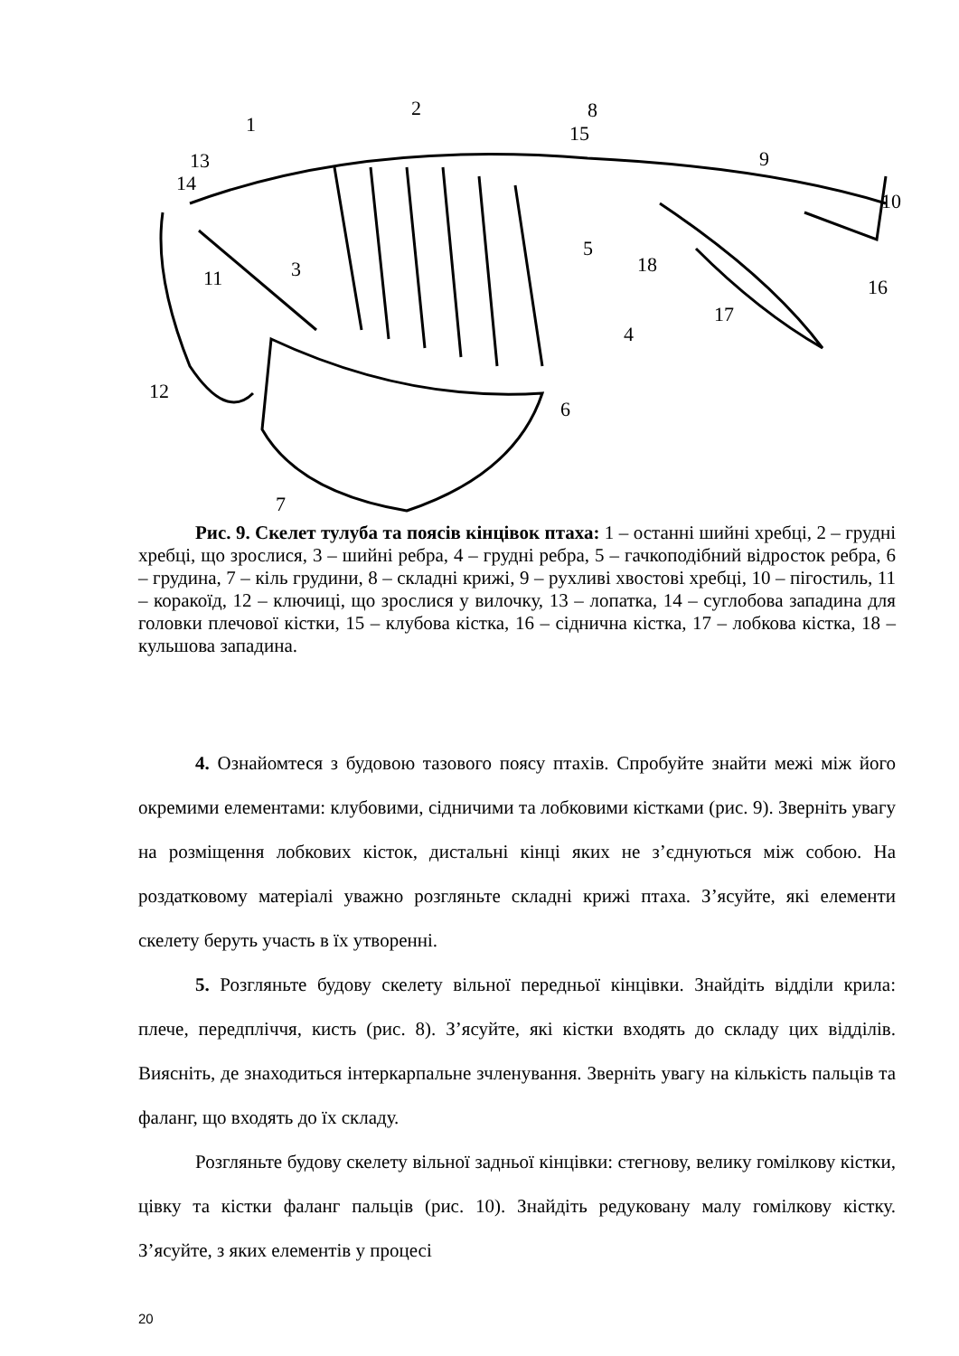1
2
3
4
5
6
7
8
9
10
11
12
13
14
15
16
17
18
Рис. 9. Скелет тулуба та поясів кінцівок птаха: 1 – останні шийні хребці, 2 – грудні хребці, що зрослися, 3 – шийні ребра, 4 – грудні ребра, 5 – гачкоподібний відросток ребра, 6 – грудина, 7 – кіль грудини, 8 – складні крижі, 9 – рухливі хвостові хребці, 10 – пігостиль, 11 – коракоїд, 12 – ключиці, що зрослися у вилочку, 13 – лопатка, 14 – суглобова западина для головки плечової кістки, 15 – клубова кістка, 16 – сіднична кістка, 17 – лобкова кістка, 18 – кульшова западина.
4. Ознайомтеся з будовою тазового поясу птахів. Спробуйте знайти межі між його окремими елементами: клубовими, сідничими та лобковими кістками (рис. 9). Зверніть увагу на розміщення лобкових кісток, дистальні кінці яких не з’єднуються між собою. На роздатковому матеріалі уважно розгляньте складні крижі птаха. З’ясуйте, які елементи скелету беруть участь в їх утворенні.
5. Розгляньте будову скелету вільної передньої кінцівки. Знайдіть відділи крила: плече, передпліччя, кисть (рис. 8). З’ясуйте, які кістки входять до складу цих відділів. Виясніть, де знаходиться інтеркарпальне зчленування. Зверніть увагу на кількість пальців та фаланг, що входять до їх складу.
Розгляньте будову скелету вільної задньої кінцівки: стегнову, велику гомілкову кістки, цівку та кістки фаланг пальців (рис. 10). Знайдіть редуковану малу гомілкову кістку. З’ясуйте, з яких елементів у процесі
20